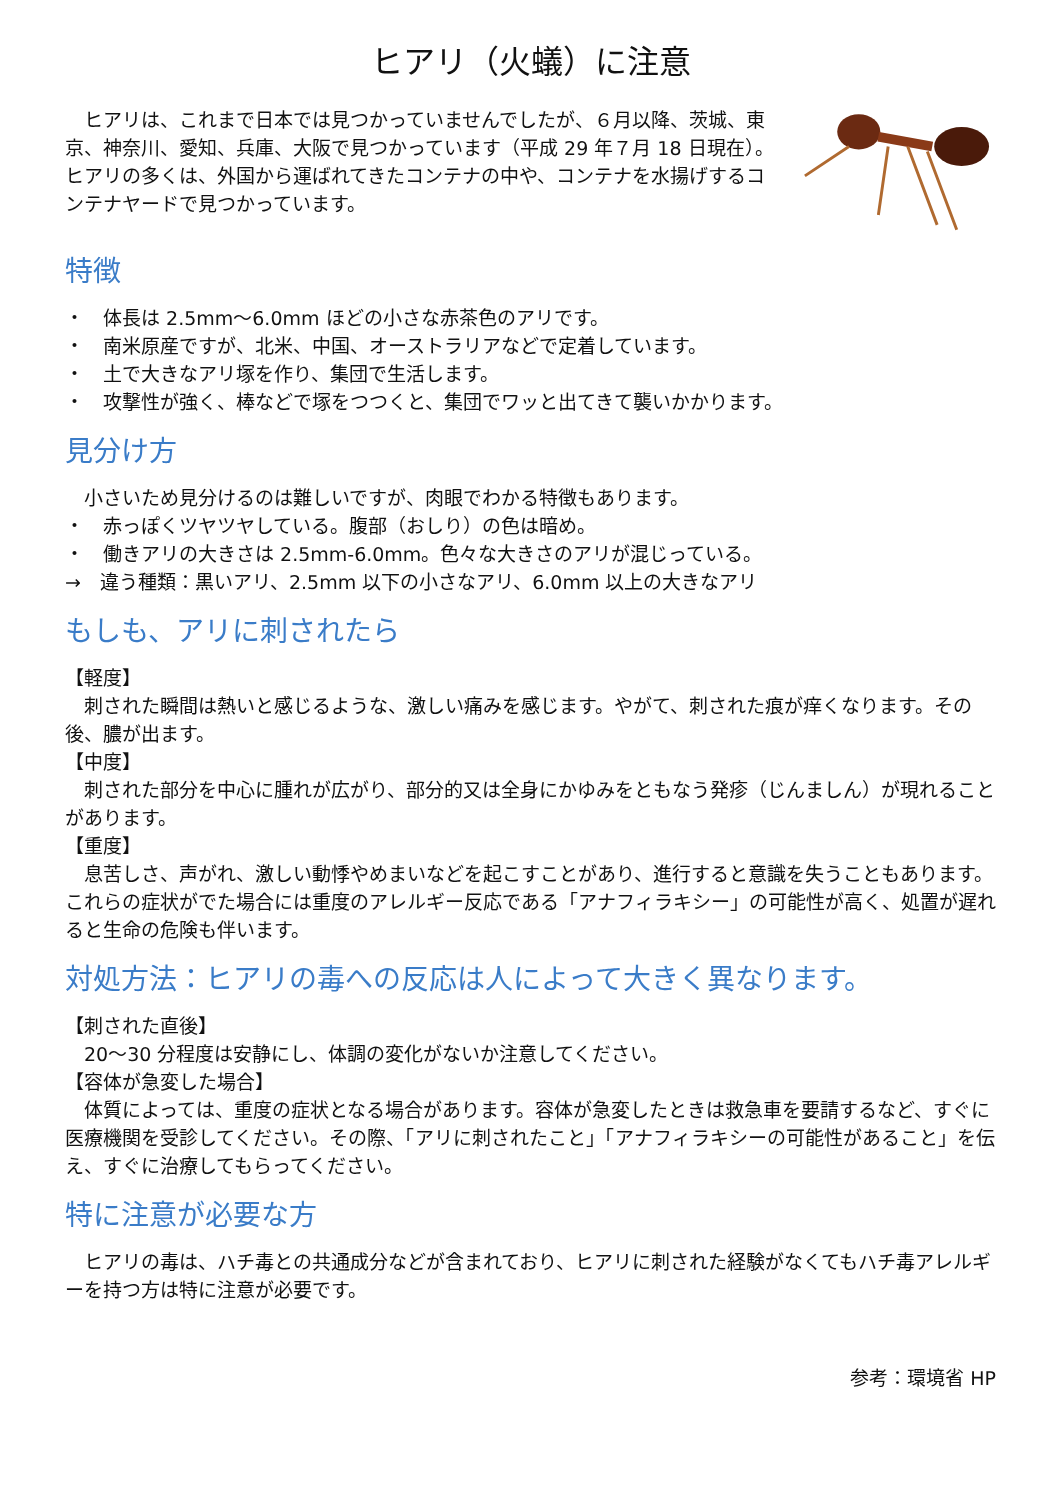ヒアリ（火蟻）に注意
ヒアリは、これまで日本では見つかっていませんでしたが、６月以降、茨城、東京、神奈川、愛知、兵庫、大阪で見つかっています（平成 29 年７月 18 日現在）。ヒアリの多くは、外国から運ばれてきたコンテナの中や、コンテナを水揚げするコンテナヤードで見つかっています。
特徴
・　体長は 2.5mm～6.0mm ほどの小さな赤茶色のアリです。
・　南米原産ですが、北米、中国、オーストラリアなどで定着しています。
・　土で大きなアリ塚を作り、集団で生活します。
・　攻撃性が強く、棒などで塚をつつくと、集団でワッと出てきて襲いかかります。
見分け方
小さいため見分けるのは難しいですが、肉眼でわかる特徴もあります。
・　赤っぽくツヤツヤしている。腹部（おしり）の色は暗め。
・　働きアリの大きさは 2.5mm-6.0mm。色々な大きさのアリが混じっている。
→　違う種類：黒いアリ、2.5mm 以下の小さなアリ、6.0mm 以上の大きなアリ
もしも、アリに刺されたら
【軽度】
刺された瞬間は熱いと感じるような、激しい痛みを感じます。やがて、刺された痕が痒くなります。その後、膿が出ます。
【中度】
刺された部分を中心に腫れが広がり、部分的又は全身にかゆみをともなう発疹（じんましん）が現れることがあります。
【重度】
息苦しさ、声がれ、激しい動悸やめまいなどを起こすことがあり、進行すると意識を失うこともあります。これらの症状がでた場合には重度のアレルギー反応である「アナフィラキシー」の可能性が高く、処置が遅れると生命の危険も伴います。
対処方法：ヒアリの毒への反応は人によって大きく異なります。
【刺された直後】
20～30 分程度は安静にし、体調の変化がないか注意してください。
【容体が急変した場合】
体質によっては、重度の症状となる場合があります。容体が急変したときは救急車を要請するなど、すぐに医療機関を受診してください。その際、「アリに刺されたこと」「アナフィラキシーの可能性があること」を伝え、すぐに治療してもらってください。
特に注意が必要な方
ヒアリの毒は、ハチ毒との共通成分などが含まれており、ヒアリに刺された経験がなくてもハチ毒アレルギーを持つ方は特に注意が必要です。
参考：環境省 HP